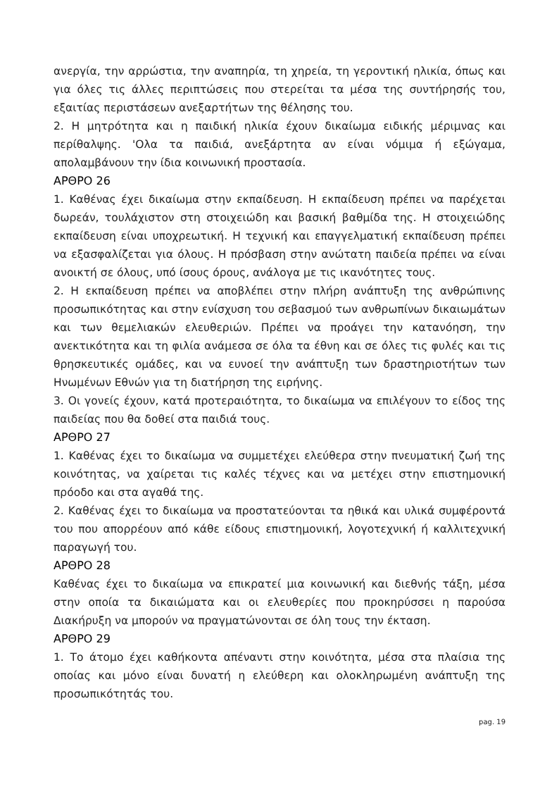ανεργία, την αρρώστια, την αναπηρία, τη χηρεία, τη γεροντική ηλικία, όπως και για όλες τις άλλες περιπτώσεις που στερείται τα μέσα της συντήρησής του, εξαιτίας περιστάσεων ανεξαρτήτων της θέλησης του.
2. Η μητρότητα και η παιδική ηλικία έχουν δικαίωμα ειδικής μέριμνας και περίθαλψης. 'Ολα τα παιδιά, ανεξάρτητα αν είναι νόμιμα ή εξώγαμα, απολαμβάνουν την ίδια κοινωνική προστασία.
ΑΡΘΡΟ 26
1. Καθένας έχει δικαίωμα στην εκπαίδευση. Η εκπαίδευση πρέπει να παρέχεται δωρεάν, τουλάχιστον στη στοιχειώδη και βασική βαθμίδα της. Η στοιχειώδης εκπαίδευση είναι υποχρεωτική. Η τεχνική και επαγγελματική εκπαίδευση πρέπει να εξασφαλίζεται για όλους. Η πρόσβαση στην ανώτατη παιδεία πρέπει να είναι ανοικτή σε όλους, υπό ίσους όρους, ανάλογα με τις ικανότητες τους.
2. Η εκπαίδευση πρέπει να αποβλέπει στην πλήρη ανάπτυξη της ανθρώπινης προσωπικότητας και στην ενίσχυση του σεβασμού των ανθρωπίνων δικαιωμάτων και των θεμελιακών ελευθεριών. Πρέπει να προάγει την κατανόηση, την ανεκτικότητα και τη φιλία ανάμεσα σε όλα τα έθνη και σε όλες τις φυλές και τις θρησκευτικές ομάδες, και να ευνοεί την ανάπτυξη των δραστηριοτήτων των Ηνωμένων Εθνών για τη διατήρηση της ειρήνης.
3. Οι γονείς έχουν, κατά προτεραιότητα, το δικαίωμα να επιλέγουν το είδος της παιδείας που θα δοθεί στα παιδιά τους.
ΑΡΘΡΟ 27
1. Καθένας έχει το δικαίωμα να συμμετέχει ελεύθερα στην πνευματική ζωή της κοινότητας, να χαίρεται τις καλές τέχνες και να μετέχει στην επιστημονική πρόοδο και στα αγαθά της.
2. Καθένας έχει το δικαίωμα να προστατεύονται τα ηθικά και υλικά συμφέροντά του που απορρέουν από κάθε είδους επιστημονική, λογοτεχνική ή καλλιτεχνική παραγωγή του.
ΑΡΘΡΟ 28
Καθένας έχει το δικαίωμα να επικρατεί μια κοινωνική και διεθνής τάξη, μέσα στην οποία τα δικαιώματα και οι ελευθερίες που προκηρύσσει η παρούσα Διακήρυξη να μπορούν να πραγματώνονται σε όλη τους την έκταση.
ΑΡΘΡΟ 29
1. Το άτομο έχει καθήκοντα απέναντι στην κοινότητα, μέσα στα πλαίσια της οποίας και μόνο είναι δυνατή η ελεύθερη και ολοκληρωμένη ανάπτυξη της προσωπικότητάς του.
pag. 19